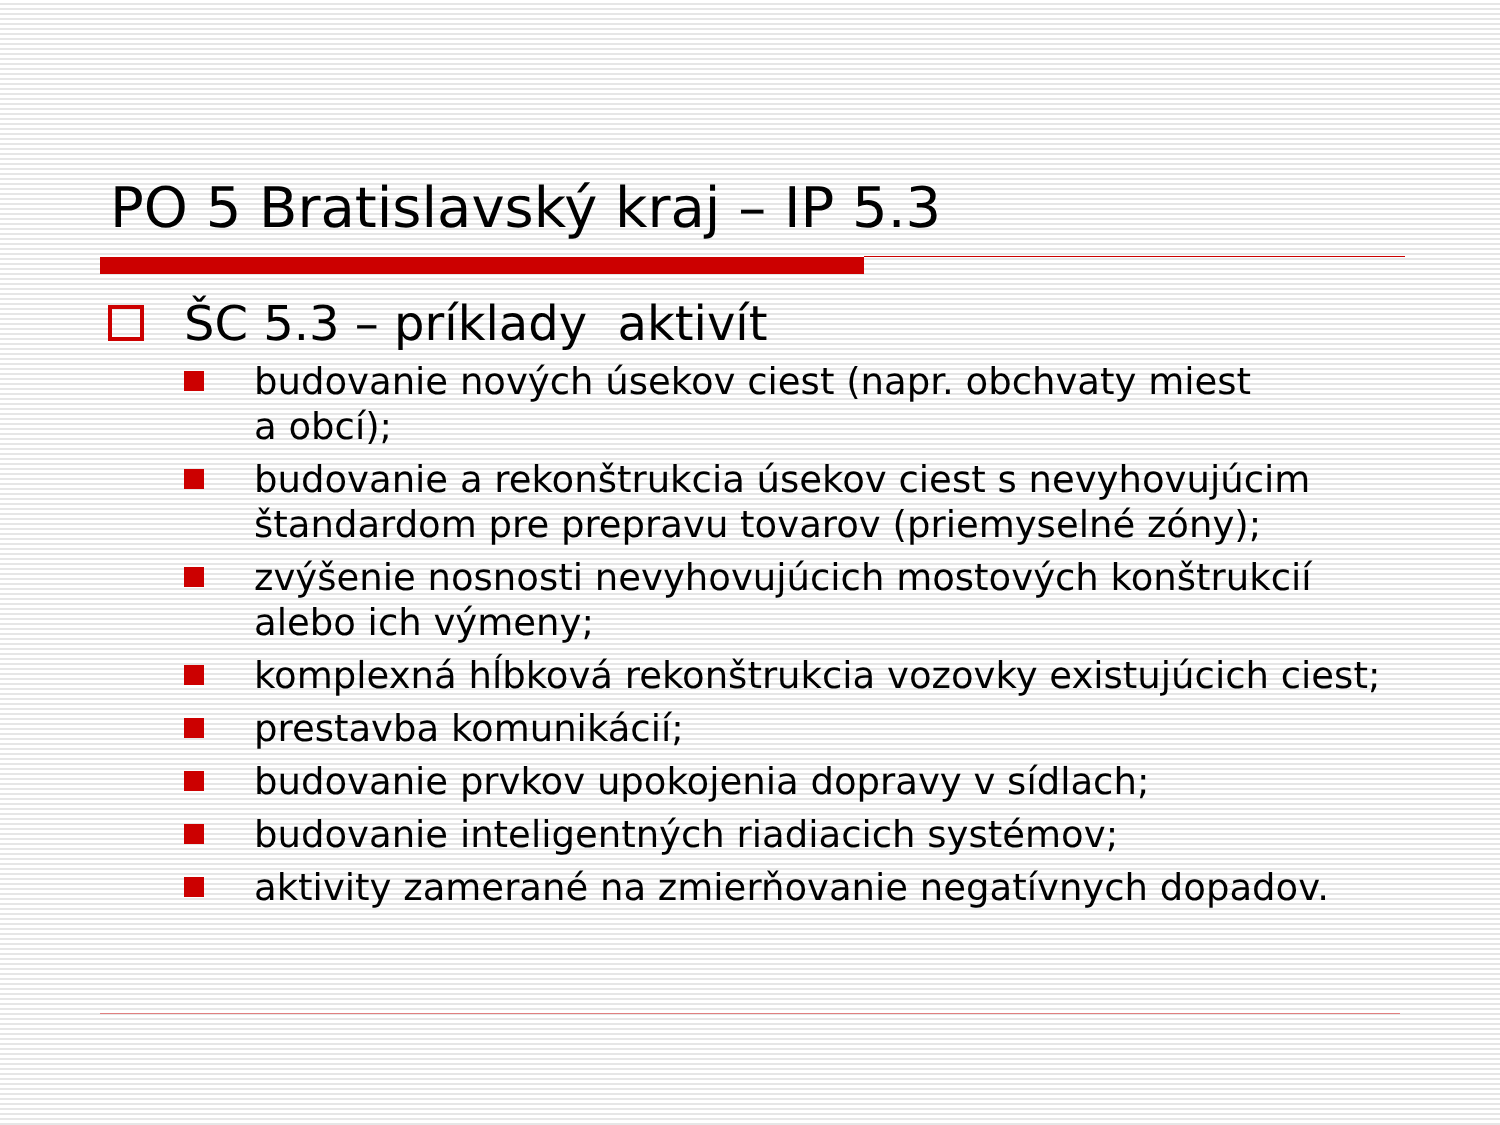PO 5 Bratislavský kraj – IP 5.3
ŠC 5.3 – príklady aktivít
budovanie nových úsekov ciest (napr. obchvaty miest
a obcí);
budovanie a rekonštrukcia úsekov ciest s nevyhovujúcim štandardom pre prepravu tovarov (priemyselné zóny);
zvýšenie nosnosti nevyhovujúcich mostových konštrukcií alebo ich výmeny;
komplexná hĺbková rekonštrukcia vozovky existujúcich ciest;
prestavba komunikácií;
budovanie prvkov upokojenia dopravy v sídlach;
budovanie inteligentných riadiacich systémov;
aktivity zamerané na zmierňovanie negatívnych dopadov.